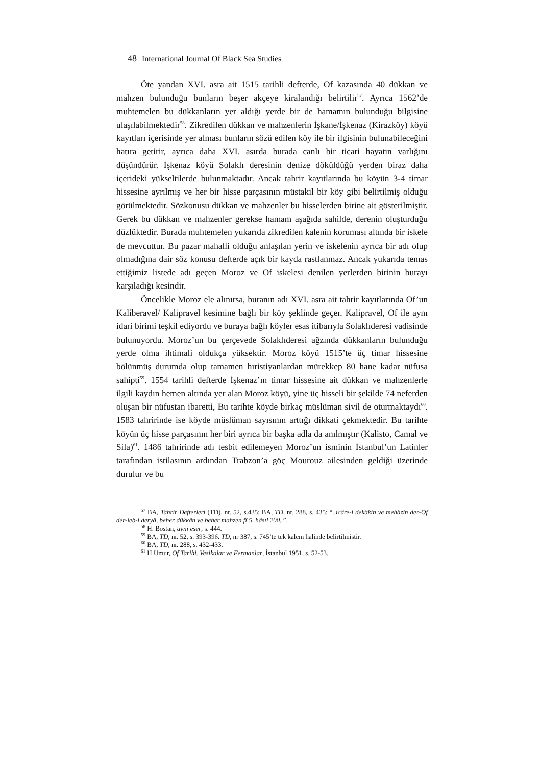48 International Journal Of Black Sea Studies
Öte yandan XVI. asra ait 1515 tarihli defterde, Of kazasında 40 dükkan ve mahzen bulunduğu bunların beşer akçeye kiralandığı belirtilir<sup>57</sup>. Ayrıca 1562’de muhtemelen bu dükkanların yer aldığı yerde bir de hamamın bulunduğu bilgisine ulaşılabilmektedir<sup>58</sup>. Zikredilen dükkan ve mahzenlerin İşkane/İşkenaz (Kirazköy) köyü kayıtları içerisinde yer alması bunların sözü edilen köy ile bir ilgisinin bulunabileceğini hatıra getirir, ayrıca daha XVI. asırda burada canlı bir ticari hayatın varlığını düşündürür. İşkenaz köyü Solaklı deresinin denize döküldüğü yerden biraz daha içerideki yükseltilerde bulunmaktadır. Ancak tahrir kayıtlarında bu köyün 3-4 timar hissesine ayrılmış ve her bir hisse parçasının müstakil bir köy gibi belirtilmiş olduğu görülmektedir. Sözkonusu dükkan ve mahzenler bu hisselerden birine ait gösterilmiştir. Gerek bu dükkan ve mahzenler gerekse hamam aşağıda sahilde, derenin oluşturduğu düzlüktedir. Burada muhtemelen yukarıda zikredilen kalenin koruması altında bir iskele de mevcuttur. Bu pazar mahalli olduğu anlaşılan yerin ve iskelenin ayrıca bir adı olup olmadığına dair söz konusu defterde açık bir kayda rastlanmaz. Ancak yukarıda temas ettiğimiz listede adı geçen Moroz ve Of iskelesi denilen yerlerden birinin burayı karşıladığı kesindir.
Öncelikle Moroz ele alınırsa, buranın adı XVI. asra ait tahrir kayıtlarında Of’un Kaliberavel/ Kalipravel kesimine bağlı bir köy şeklinde geçer. Kalipravel, Of ile aynı idari birimi teşkil ediyordu ve buraya bağlı köyler esas itibarıyla Solaklıderesi vadisinde bulunuyordu. Moroz’un bu çerçevede Solaklıderesi ağzında dükkanların bulunduğu yerde olma ihtimali oldukça yüksektir. Moroz köyü 1515’te üç timar hissesine bölünmüş durumda olup tamamen hıristiyanlardan mürekkep 80 hane kadar nüfusa sahipti<sup>59</sup>. 1554 tarihli defterde İşkenaz’ın timar hissesine ait dükkan ve mahzenlerle ilgili kaydın hemen altında yer alan Moroz köyü, yine üç hisseli bir şekilde 74 neferden oluşan bir nüfustan ibaretti, Bu tarihte köyde birkaç müslüman sivil de oturmaktaydı<sup>60</sup>. 1583 tahririnde ise köyde müslüman sayısının arttığı dikkati çekmektedir. Bu tarihte köyün üç hisse parçasının her biri ayrıca bir başka adla da anılmıştır (Kalisto, Camal ve Sila)<sup>61</sup>. 1486 tahririnde adı tesbit edilemeyen Moroz’un isminin İstanbul’un Latinler tarafından istilasının ardından Trabzon’a göç Mourouz ailesinden geldiği üzerinde durulur ve bu
<sup>57</sup> BA, Tahrir Defterleri (TD), nr. 52, s.435; BA, TD, nr. 288, s. 435: “..icâre-i dekâkin ve mehâzin der-Of der-leb-i deryâ, beher dükkân ve beher mahzen fî 5, hâsıl 200..”.
<sup>58</sup> H. Bostan, aynı eser, s. 444.
<sup>59</sup> BA, TD, nr. 52, s. 393-396. TD, nr 387, s. 745’te tek kalem halinde belirtilmiştir.
<sup>60</sup> BA, TD, nr. 288, s. 432-433.
<sup>61</sup> H.Umur, Of Tarihi. Vesikalar ve Fermanlar, İstanbul 1951, s. 52-53.